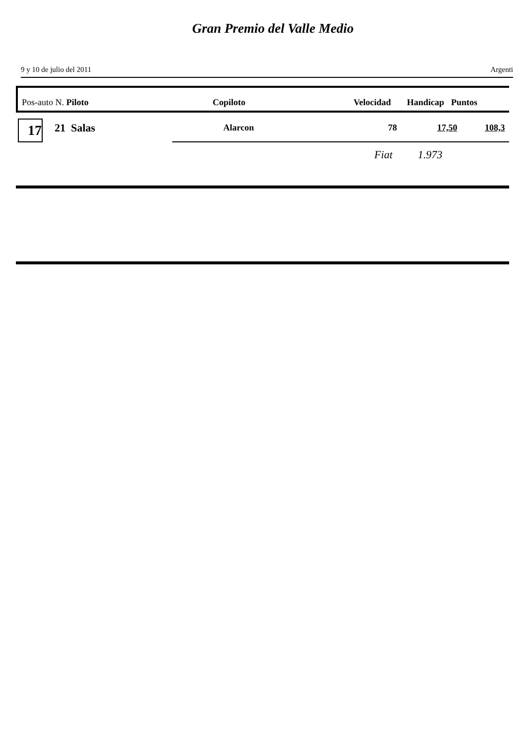Gran Premio del Valle Medio
9 y 10 de julio del 2011 Argenti
Pos-auto N. Piloto Copiloto Velocidad Handicap Puntos
17 21 Salas Alarcon 78 17,50 108,3
Fiat 1.973